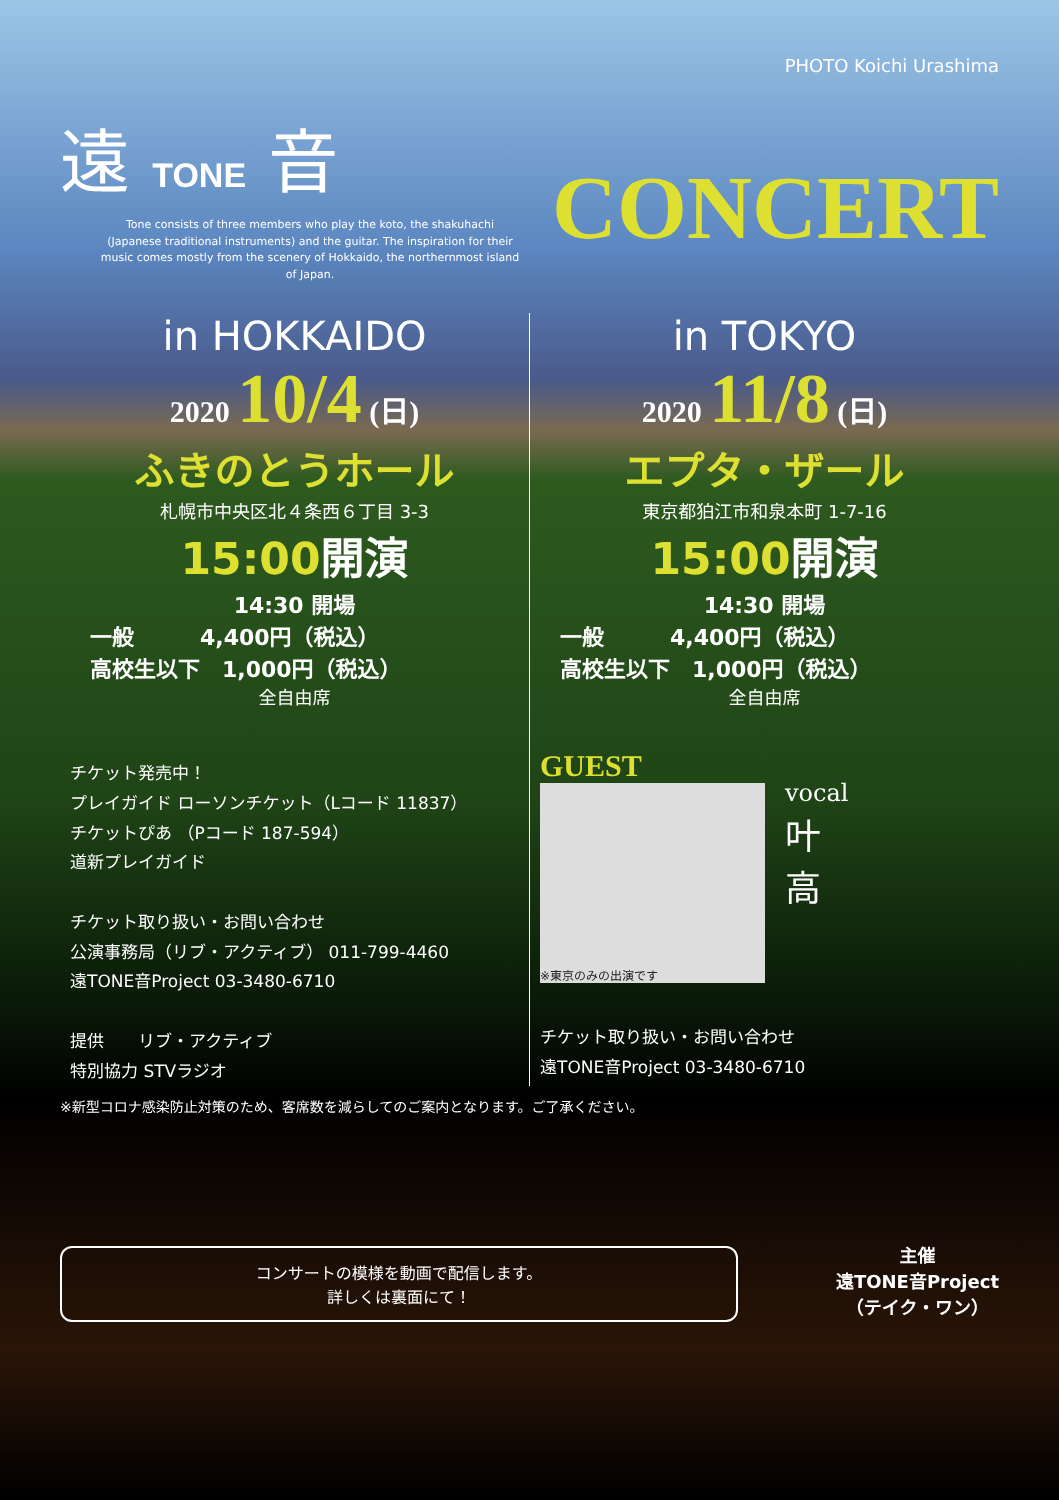PHOTO Koichi Urashima
遠 TONE 音
Tone consists of three members who play the koto, the shakuhachi (Japanese traditional instruments) and the guitar. The inspiration for their music comes mostly from the scenery of Hokkaido, the northernmost island of Japan.
CONCERT
in HOKKAIDO
2020 10/4 (日)
ふきのとうホール
札幌市中央区北４条西６丁目 3-3
15:00開演
14:30 開場
一般　　　4,400円（税込）
高校生以下　1,000円（税込）
全自由席
チケット発売中！
プレイガイド ローソンチケット（Lコード 11837）
チケットぴあ （Pコード 187-594）
道新プレイガイド
チケット取り扱い・お問い合わせ
公演事務局（リブ・アクティブ） 011-799-4460
遠TONE音Project 03-3480-6710
提供　　リブ・アクティブ
特別協力 STVラジオ
in TOKYO
2020 11/8 (日)
エプタ・ザール
東京都狛江市和泉本町 1-7-16
15:00開演
14:30 開場
一般　　　4,400円（税込）
高校生以下　1,000円（税込）
全自由席
GUEST
※東京のみの出演です
vocal
叶
高
チケット取り扱い・お問い合わせ
遠TONE音Project 03-3480-6710
※新型コロナ感染防止対策のため、客席数を減らしてのご案内となります。ご了承ください。
主催
遠TONE音Project
（テイク・ワン）
コンサートの模様を動画で配信します。
詳しくは裏面にて！